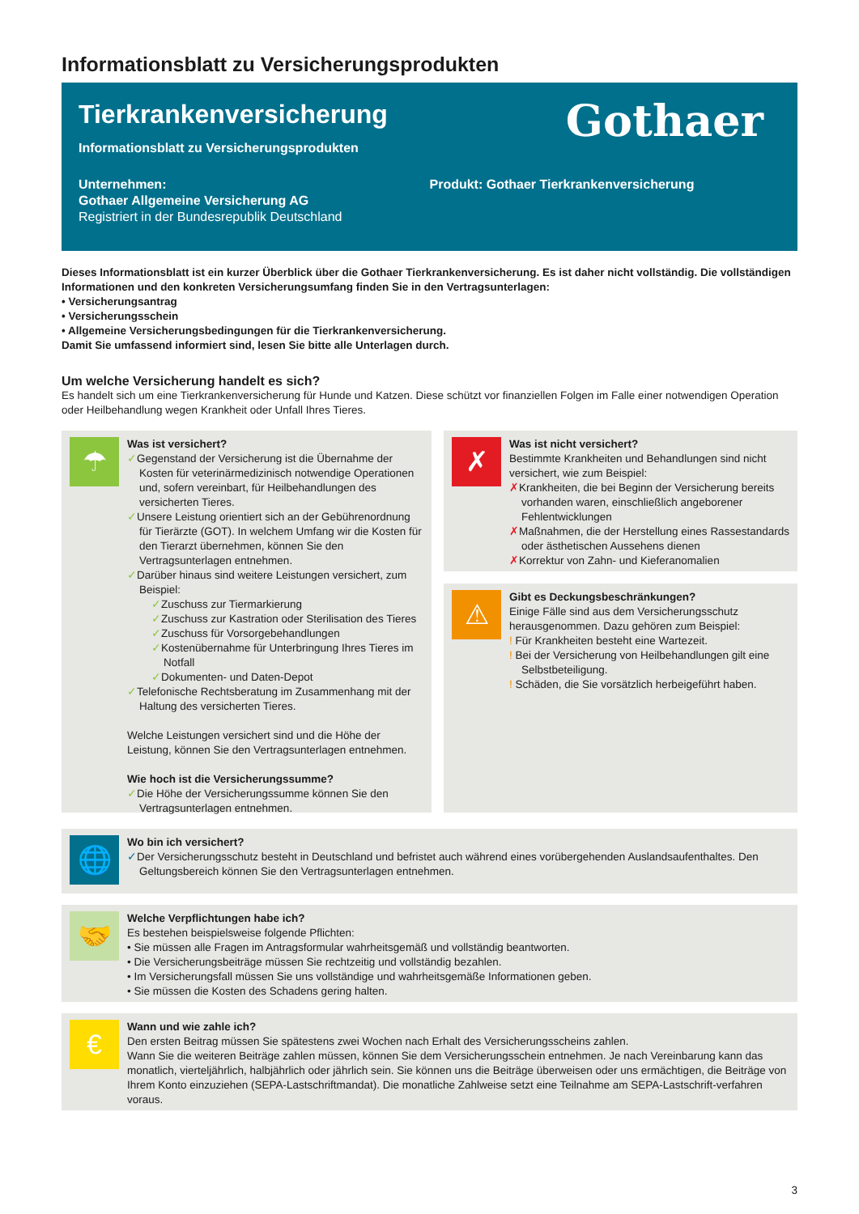Informationsblatt zu Versicherungsprodukten
Tierkrankenversicherung
Gothaer
Informationsblatt zu Versicherungsprodukten
Unternehmen:
Gothaer Allgemeine Versicherung AG
Registriert in der Bundesrepublik Deutschland
Produkt: Gothaer Tierkrankenversicherung
Dieses Informationsblatt ist ein kurzer Überblick über die Gothaer Tierkrankenversicherung. Es ist daher nicht vollständig. Die vollständigen Informationen und den konkreten Versicherungsumfang finden Sie in den Vertragsunterlagen:
• Versicherungsantrag
• Versicherungsschein
• Allgemeine Versicherungsbedingungen für die Tierkrankenversicherung.
Damit Sie umfassend informiert sind, lesen Sie bitte alle Unterlagen durch.
Um welche Versicherung handelt es sich?
Es handelt sich um eine Tierkrankenversicherung für Hunde und Katzen. Diese schützt vor finanziellen Folgen im Falle einer notwendigen Operation oder Heilbehandlung wegen Krankheit oder Unfall Ihres Tieres.
☂
Was ist versichert?
✓Gegenstand der Versicherung ist die Übernahme der Kosten für veterinärmedizinisch notwendige Operationen und, sofern vereinbart, für Heilbehandlungen des versicherten Tieres.
✓Unsere Leistung orientiert sich an der Gebührenordnung für Tierärzte (GOT). In welchem Umfang wir die Kosten für den Tierarzt übernehmen, können Sie den Vertragsunterlagen entnehmen.
✓Darüber hinaus sind weitere Leistungen versichert, zum Beispiel:
✓Zuschuss zur Tiermarkierung
✓Zuschuss zur Kastration oder Sterilisation des Tieres
✓Zuschuss für Vorsorgebehandlungen
✓Kostenübernahme für Unterbringung Ihres Tieres im Notfall
✓Dokumenten- und Daten-Depot
✓Telefonische Rechtsberatung im Zusammenhang mit der Haltung des versicherten Tieres.
Welche Leistungen versichert sind und die Höhe der Leistung, können Sie den Vertragsunterlagen entnehmen.
Wie hoch ist die Versicherungssumme?
✓Die Höhe der Versicherungssumme können Sie den Vertragsunterlagen entnehmen.
✗
Was ist nicht versichert?
Bestimmte Krankheiten und Behandlungen sind nicht versichert, wie zum Beispiel:
✗Krankheiten, die bei Beginn der Versicherung bereits vorhanden waren, einschließlich angeborener Fehlentwicklungen
✗Maßnahmen, die der Herstellung eines Rassestandards oder ästhetischen Aussehens dienen
✗Korrektur von Zahn- und Kieferanomalien
⚠
Gibt es Deckungsbeschränkungen?
Einige Fälle sind aus dem Versicherungsschutz herausgenommen. Dazu gehören zum Beispiel:
! Für Krankheiten besteht eine Wartezeit.
! Bei der Versicherung von Heilbehandlungen gilt eine Selbstbeteiligung.
! Schäden, die Sie vorsätzlich herbeigeführt haben.
🌐
Wo bin ich versichert?
✓Der Versicherungsschutz besteht in Deutschland und befristet auch während eines vorübergehenden Auslandsaufenthaltes. Den Geltungsbereich können Sie den Vertragsunterlagen entnehmen.
🤝
Welche Verpflichtungen habe ich?
Es bestehen beispielsweise folgende Pflichten:
• Sie müssen alle Fragen im Antragsformular wahrheitsgemäß und vollständig beantworten.
• Die Versicherungsbeiträge müssen Sie rechtzeitig und vollständig bezahlen.
• Im Versicherungsfall müssen Sie uns vollständige und wahrheitsgemäße Informationen geben.
• Sie müssen die Kosten des Schadens gering halten.
€
Wann und wie zahle ich?
Den ersten Beitrag müssen Sie spätestens zwei Wochen nach Erhalt des Versicherungsscheins zahlen.
Wann Sie die weiteren Beiträge zahlen müssen, können Sie dem Versicherungsschein entnehmen. Je nach Vereinbarung kann das monatlich, vierteljährlich, halbjährlich oder jährlich sein. Sie können uns die Beiträge überweisen oder uns ermächtigen, die Beiträge von Ihrem Konto einzuziehen (SEPA-Lastschriftmandat). Die monatliche Zahlweise setzt eine Teilnahme am SEPA-Lastschrift-verfahren voraus.
3